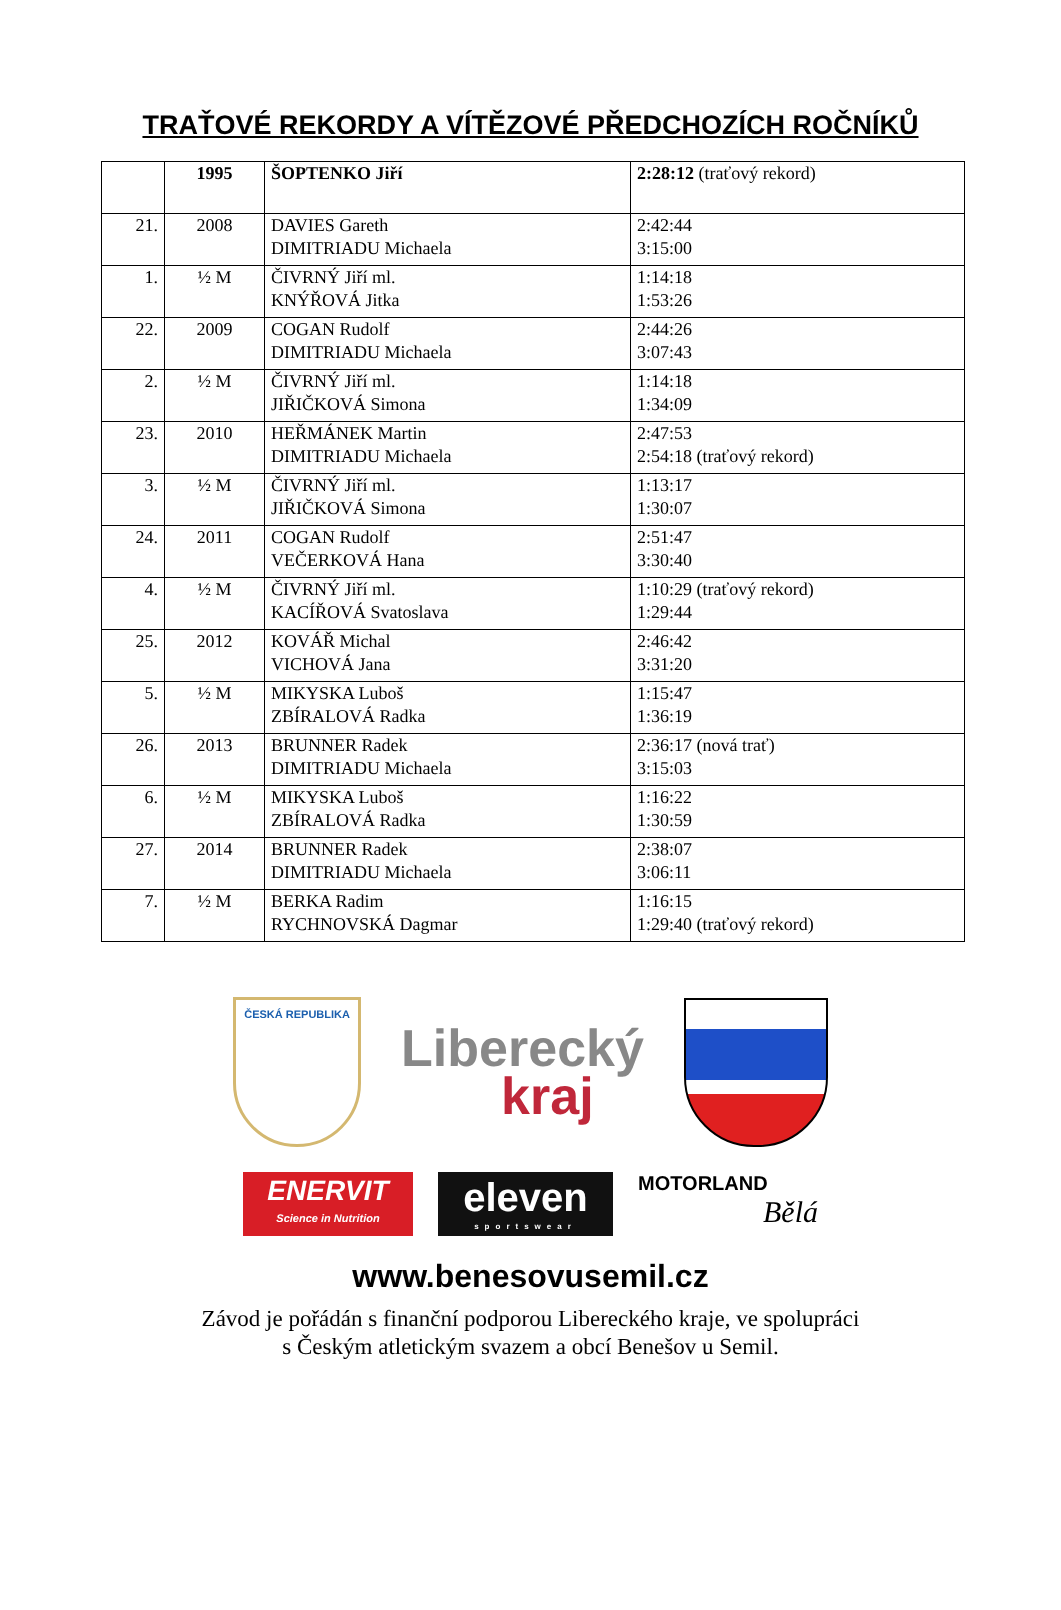TRAŤOVÉ REKORDY A VÍTĚZOVÉ PŘEDCHOZÍCH ROČNÍKŮ
| | 1995 | ŠOPTENKO Jiří | 2:28:12 (traťový rekord) |
| 21. | 2008 | DAVIES Gareth DIMITRIADU Michaela | 2:42:44 3:15:00 |
| 1. | ½ M | ČIVRNÝ Jiří ml. KNÝŘOVÁ Jitka | 1:14:18 1:53:26 |
| 22. | 2009 | COGAN Rudolf DIMITRIADU Michaela | 2:44:26 3:07:43 |
| 2. | ½ M | ČIVRNÝ Jiří ml. JIŘIČKOVÁ Simona | 1:14:18 1:34:09 |
| 23. | 2010 | HEŘMÁNEK Martin DIMITRIADU Michaela | 2:47:53 2:54:18 (traťový rekord) |
| 3. | ½ M | ČIVRNÝ Jiří ml. JIŘIČKOVÁ Simona | 1:13:17 1:30:07 |
| 24. | 2011 | COGAN Rudolf VEČERKOVÁ Hana | 2:51:47 3:30:40 |
| 4. | ½ M | ČIVRNÝ Jiří ml. KACÍŘOVÁ Svatoslava | 1:10:29 (traťový rekord) 1:29:44 |
| 25. | 2012 | KOVÁŘ Michal VICHOVÁ Jana | 2:46:42 3:31:20 |
| 5. | ½ M | MIKYSKA Luboš ZBÍRALOVÁ Radka | 1:15:47 1:36:19 |
| 26. | 2013 | BRUNNER Radek DIMITRIADU Michaela | 2:36:17 (nová trať) 3:15:03 |
| 6. | ½ M | MIKYSKA Luboš ZBÍRALOVÁ Radka | 1:16:22 1:30:59 |
| 27. | 2014 | BRUNNER Radek DIMITRIADU Michaela | 2:38:07 3:06:11 |
| 7. | ½ M | BERKA Radim RYCHNOVSKÁ Dagmar | 1:16:15 1:29:40 (traťový rekord) |
ČESKÁ REPUBLIKA
Liberecký
kraj
ENERVIT
Science in Nutrition
eleven
sportswear
MOTORLAND
Bělá
www.benesovusemil.cz
Závod je pořádán s finanční podporou Libereckého kraje, ve spolupráci
s Českým atletickým svazem a obcí Benešov u Semil.